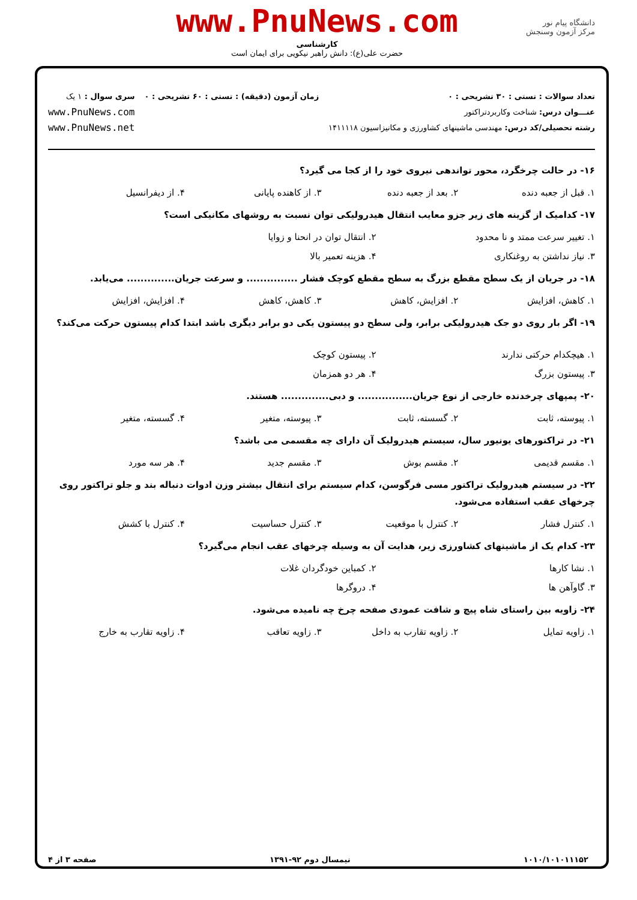دانشگاه پیام نور
مرکز آزمون وسنجش
www.PnuNews.com
کارشناسی
حضرت علی(ع): دانش راهبر نیکویی برای ایمان است
تعداد سوالات : تستی : ۳۰ تشریحی : ۰
عنـــوان درس: شناخت وکاربردتراکتور
رشته تحصیلی/کد درس: مهندسی ماشینهای کشاورزی و مکانیزاسیون ۱۴۱۱۱۱۸
زمان آزمون (دقیقه) : تستی : ۶۰ تشریحی : ۰
سری سوال : ۱ یک
www.PnuNews.com
www.PnuNews.net
۱۶- در حالت چرخگرد، محور تواندهی نیروی خود را از کجا می گیرد؟
۱. قبل از جعبه دنده ۲. بعد از جعبه دنده ۳. از کاهنده پایانی ۴. از دیفرانسیل
۱۷- کدامیک از گزینه های زیر جزو معایب انتقال هیدرولیکی توان نسبت به روشهای مکانیکی است؟
۱. تغییر سرعت ممتد و نا محدود ۲. انتقال توان در انحنا و زوایا
۳. نیاز نداشتن به روغنکاری ۴. هزینه تعمیر بالا
۱۸- در جریان از یک سطح مقطع بزرگ به سطح مقطع کوچک فشار ............... و سرعت جریان.............. می‌یابد.
۱. کاهش، افزایش ۲. افزایش، کاهش ۳. کاهش، کاهش ۴. افزایش، افزایش
۱۹- اگر بار روی دو جک هیدرولیکی برابر، ولی سطح دو پیستون یکی دو برابر دیگری باشد ابتدا کدام پیستون حرکت می‌کند؟
۱. هیچکدام حرکتی ندارند ۲. پیستون کوچک
۳. پیستون بزرگ ۴. هر دو همزمان
۲۰- پمپهای چرخدنده خارجی از نوع جریان................ و دبی.............. هستند.
۱. پیوسته، ثابت ۲. گسسته، ثابت ۳. پیوسته، متغیر ۴. گسسته، متغیر
۲۱- در تراکتورهای یونیور سال، سیستم هیدرولیک آن دارای چه مقسمی می باشد؟
۱. مقسم قدیمی ۲. مقسم بوش ۳. مقسم جدید ۴. هر سه مورد
۲۲- در سیستم هیدرولیک تراکتور مسی فرگوسن، کدام سیستم برای انتقال بیشتر وزن ادوات دنباله بند و جلو تراکتور روی چرخهای عقب استفاده می‌شود.
۱. کنترل فشار ۲. کنترل با موقعیت ۳. کنترل حساسیت ۴. کنترل با کشش
۲۳- کدام یک از ماشینهای کشاورزی زیر، هدایت آن به وسیله چرخهای عقب انجام می‌گیرد؟
۱. نشا کارها ۲. کمباین خودگردان غلات
۳. گاوآهن ها ۴. دروگرها
۲۴- زاویه بین راستای شاه پیچ و شافت عمودی صفحه چرخ چه نامیده می‌شود.
۱. زاویه تمایل ۲. زاویه تقارب به داخل ۳. زاویه تعاقب ۴. زاویه تقارب به خارج
۱۰۱۰/۱۰۱۰۱۱۱۵۲ نیمسال دوم ۹۲-۱۳۹۱ صفحه ۳ از ۴